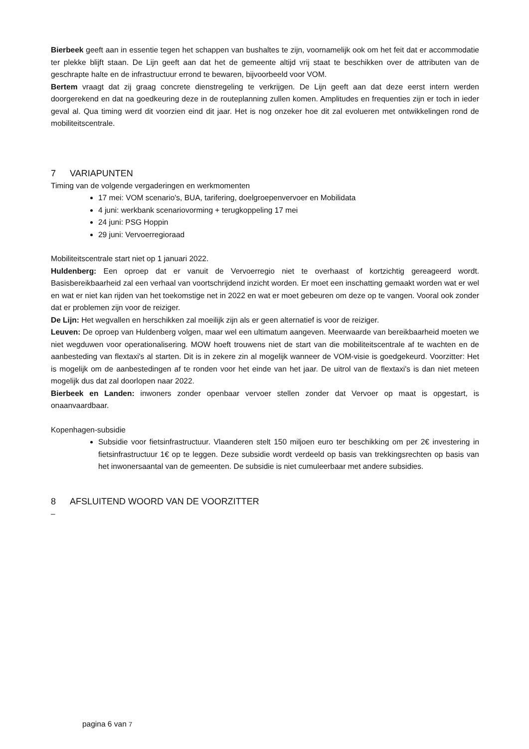Bierbeek geeft aan in essentie tegen het schappen van bushaltes te zijn, voornamelijk ook om het feit dat er accommodatie ter plekke blijft staan. De Lijn geeft aan dat het de gemeente altijd vrij staat te beschikken over de attributen van de geschrapte halte en de infrastructuur errond te bewaren, bijvoorbeeld voor VOM.
Bertem vraagt dat zij graag concrete dienstregeling te verkrijgen. De Lijn geeft aan dat deze eerst intern werden doorgerekend en dat na goedkeuring deze in de routeplanning zullen komen. Amplitudes en frequenties zijn er toch in ieder geval al. Qua timing werd dit voorzien eind dit jaar. Het is nog onzeker hoe dit zal evolueren met ontwikkelingen rond de mobiliteitscentrale.
7 VARIAPUNTEN
Timing van de volgende vergaderingen en werkmomenten
17 mei: VOM scenario's, BUA, tarifering, doelgroepenvervoer en Mobilidata
4 juni: werkbank scenariovorming + terugkoppeling 17 mei
24 juni: PSG Hoppin
29 juni: Vervoerregioraad
Mobiliteitscentrale start niet op 1 januari 2022.
Huldenberg: Een oproep dat er vanuit de Vervoerregio niet te overhaast of kortzichtig gereageerd wordt. Basisbereikbaarheid zal een verhaal van voortschrijdend inzicht worden. Er moet een inschatting gemaakt worden wat er wel en wat er niet kan rijden van het toekomstige net in 2022 en wat er moet gebeuren om deze op te vangen. Vooral ook zonder dat er problemen zijn voor de reiziger.
De Lijn: Het wegvallen en herschikken zal moeilijk zijn als er geen alternatief is voor de reiziger.
Leuven: De oproep van Huldenberg volgen, maar wel een ultimatum aangeven. Meerwaarde van bereikbaarheid moeten we niet wegduwen voor operationalisering. MOW hoeft trouwens niet de start van die mobiliteitscentrale af te wachten en de aanbesteding van flextaxi's al starten. Dit is in zekere zin al mogelijk wanneer de VOM-visie is goedgekeurd. Voorzitter: Het is mogelijk om de aanbestedingen af te ronden voor het einde van het jaar. De uitrol van de flextaxi's is dan niet meteen mogelijk dus dat zal doorlopen naar 2022.
Bierbeek en Landen: inwoners zonder openbaar vervoer stellen zonder dat Vervoer op maat is opgestart, is onaanvaardbaar.
Kopenhagen-subsidie
Subsidie voor fietsinfrastructuur. Vlaanderen stelt 150 miljoen euro ter beschikking om per 2€ investering in fietsinfrastructuur 1€ op te leggen. Deze subsidie wordt verdeeld op basis van trekkingsrechten op basis van het inwonersaantal van de gemeenten. De subsidie is niet cumuleerbaar met andere subsidies.
8 AFSLUITEND WOORD VAN DE VOORZITTER
–
pagina 6 van 7